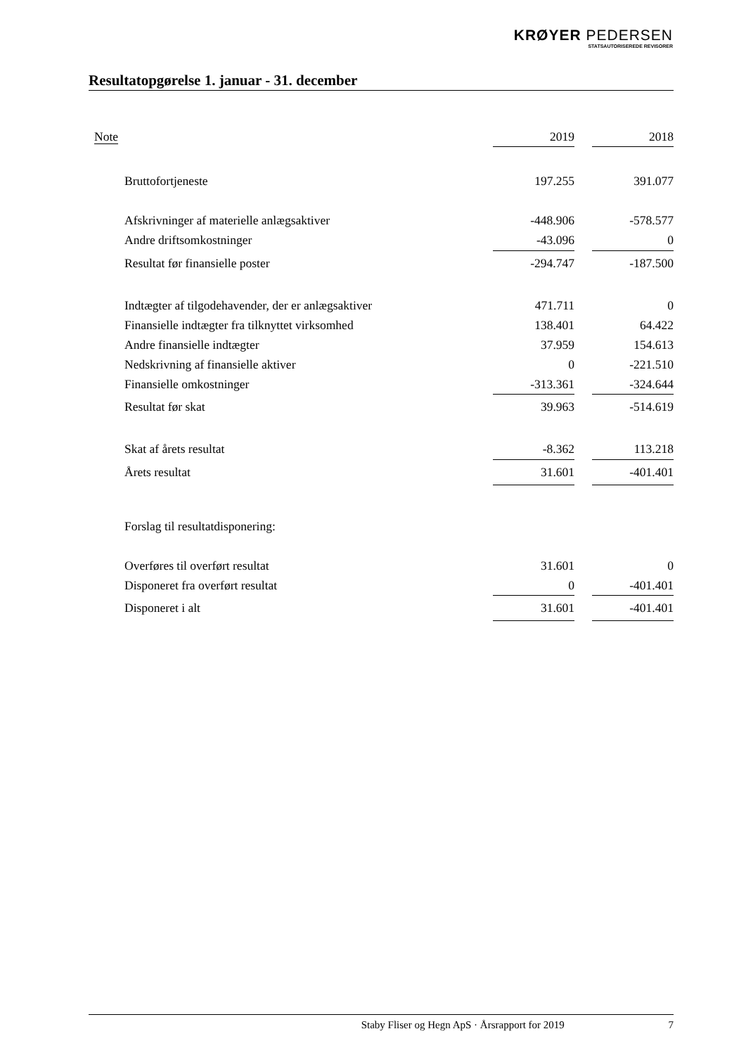KRØYER PEDERSEN
STATSAUTORISEREDE REVISORER
Resultatopgørelse 1. januar - 31. december
| Note | 2019 | | 2018 |
| --- | --- | --- | --- |
| Bruttofortjeneste | 197.255 | | 391.077 |
| Afskrivninger af materielle anlægsaktiver | -448.906 | | -578.577 |
| Andre driftsomkostninger | -43.096 | | 0 |
| Resultat før finansielle poster | -294.747 | | -187.500 |
| Indtægter af tilgodehavender, der er anlægsaktiver | 471.711 | | 0 |
| Finansielle indtægter fra tilknyttet virksomhed | 138.401 | | 64.422 |
| Andre finansielle indtægter | 37.959 | | 154.613 |
| Nedskrivning af finansielle aktiver | 0 | | -221.510 |
| Finansielle omkostninger | -313.361 | | -324.644 |
| Resultat før skat | 39.963 | | -514.619 |
| Skat af årets resultat | -8.362 | | 113.218 |
| Årets resultat | 31.601 | | -401.401 |
| Forslag til resultatdisponering: | | | |
| Overføres til overført resultat | 31.601 | | 0 |
| Disponeret fra overført resultat | 0 | | -401.401 |
| Disponeret i alt | 31.601 | | -401.401 |
Staby Fliser og Hegn ApS · Årsrapport for 2019 7